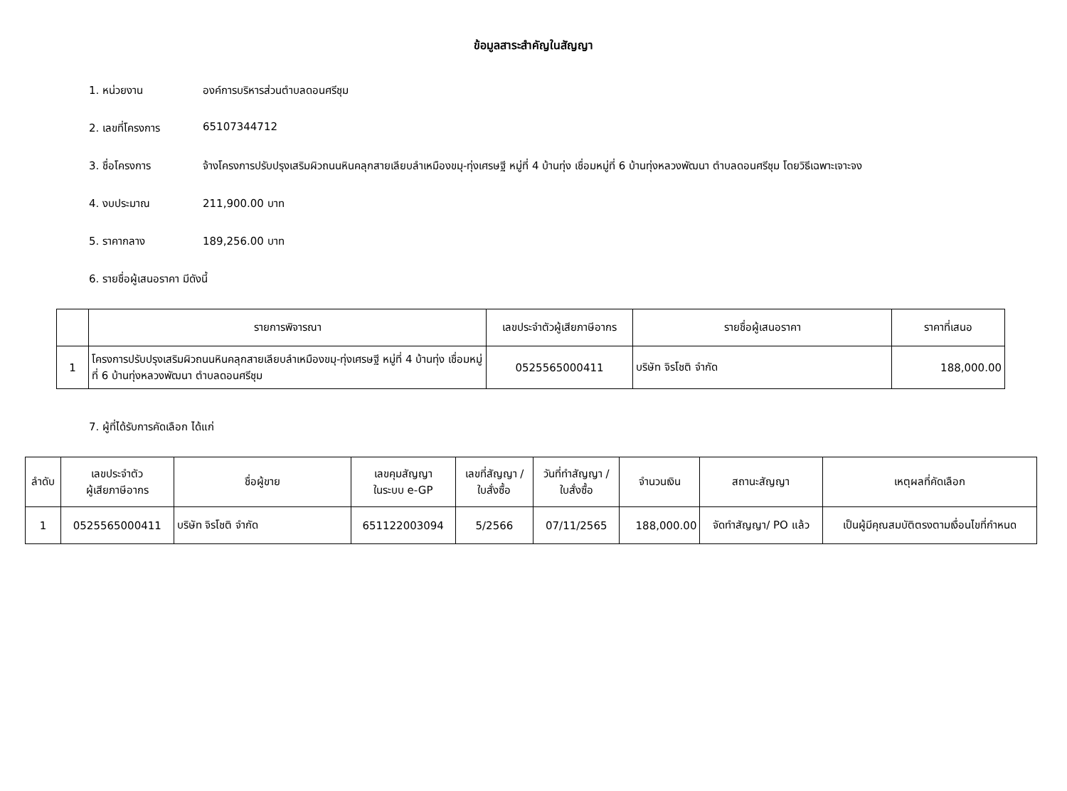ข้อมูลสาระสำคัญในสัญญา
1. หน่วยงาน องค์การบริหารส่วนตำบลดอนศรีชุม
2. เลขที่โครงการ 65107344712
3. ชื่อโครงการ จ้างโครงการปรับปรุงเสริมผิวถนนหินคลุกสายเลียบลำเหมืองขมุ-ทุ่งเศรษฐี หมู่ที่ 4 บ้านทุ่ง เชื่อมหมู่ที่ 6 บ้านทุ่งหลวงพัฒนา ตำบลดอนศรีชุม โดยวิธีเฉพาะเจาะจง
4. งบประมาณ 211,900.00 บาท
5. ราคากลาง 189,256.00 บาท
6. รายชื่อผู้เสนอราคา มีดังนี้
| | รายการพิจารณา | เลขประจำตัวผู้เสียภาษีอากร | รายชื่อผู้เสนอราคา | ราคาที่เสนอ |
| --- | --- | --- | --- | --- |
| 1 | โครงการปรับปรุงเสริมผิวถนนหินคลุกสายเลียบลำเหมืองขมุ-ทุ่งเศรษฐี หมู่ที่ 4 บ้านทุ่ง เชื่อมหมู่ที่ 6 บ้านทุ่งหลวงพัฒนา ตำบลดอนศรีชุม | 0525565000411 | บริษัท จิรโชติ จำกัด | 188,000.00 |
7. ผู้ที่ได้รับการคัดเลือก ได้แก่
| ลำดับ | เลขประจำตัว ผู้เสียภาษีอากร | ชื่อผู้ขาย | เลขคุมสัญญา ในระบบ e-GP | เลขที่สัญญา / ใบสั่งซื้อ | วันที่ทำสัญญา / ใบสั่งซื้อ | จำนวนเงิน | สถานะสัญญา | เหตุผลที่คัดเลือก |
| --- | --- | --- | --- | --- | --- | --- | --- | --- |
| 1 | 0525565000411 | บริษัท จิรโชติ จำกัด | 651122003094 | 5/2566 | 07/11/2565 | 188,000.00 | จัดทำสัญญา/ PO แล้ว | เป็นผู้มีคุณสมบัติตรงตามเงื่อนไขที่กำหนด |